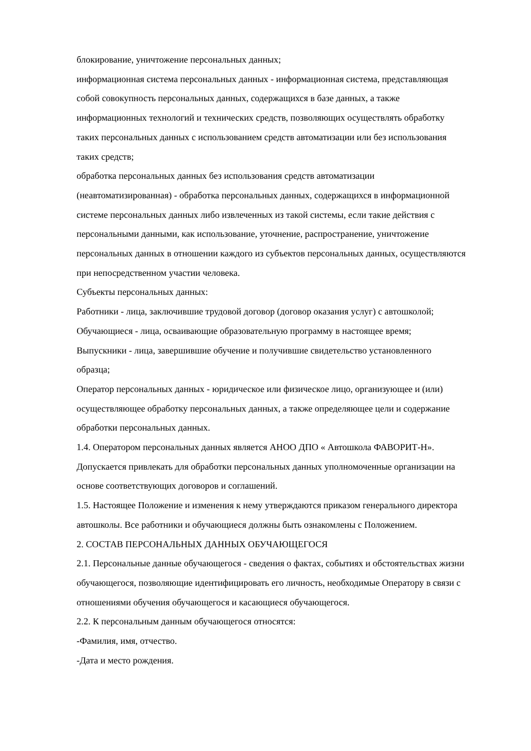блокирование, уничтожение персональных данных;
информационная система персональных данных - информационная система, представляющая собой совокупность персональных данных, содержащихся в базе данных, а также информационных технологий и технических средств, позволяющих осуществлять обработку таких персональных данных с использованием средств автоматизации или без использования таких средств;
обработка персональных данных без использования средств автоматизации (неавтоматизированная) - обработка персональных данных, содержащихся в информационной системе персональных данных либо извлеченных из такой системы, если такие действия с персональными данными, как использование, уточнение, распространение, уничтожение персональных данных в отношении каждого из субъектов персональных данных, осуществляются при непосредственном участии человека.
Субъекты персональных данных:
Работники - лица, заключившие трудовой договор (договор оказания услуг) с автошколой;
Обучающиеся - лица, осваивающие образовательную программу в настоящее время;
Выпускники - лица, завершившие обучение и получившие свидетельство установленного образца;
Оператор персональных данных - юридическое или физическое лицо, организующее и (или) осуществляющее обработку персональных данных, а также определяющее цели и содержание обработки персональных данных.
1.4. Оператором персональных данных является АНОО ДПО « Автошкола ФАВОРИТ-Н». Допускается привлекать для обработки персональных данных уполномоченные организации на основе соответствующих договоров и соглашений.
1.5. Настоящее Положение и изменения к нему утверждаются приказом генерального директора автошколы. Все работники и обучающиеся должны быть ознакомлены с Положением.
2. СОСТАВ ПЕРСОНАЛЬНЫХ ДАННЫХ ОБУЧАЮЩЕГОСЯ
2.1. Персональные данные обучающегося - сведения о фактах, событиях и обстоятельствах жизни обучающегося, позволяющие идентифицировать его личность, необходимые Оператору в связи с отношениями обучения обучающегося и касающиеся обучающегося.
2.2. К персональным данным обучающегося относятся:
-Фамилия, имя, отчество.
-Дата и место рождения.